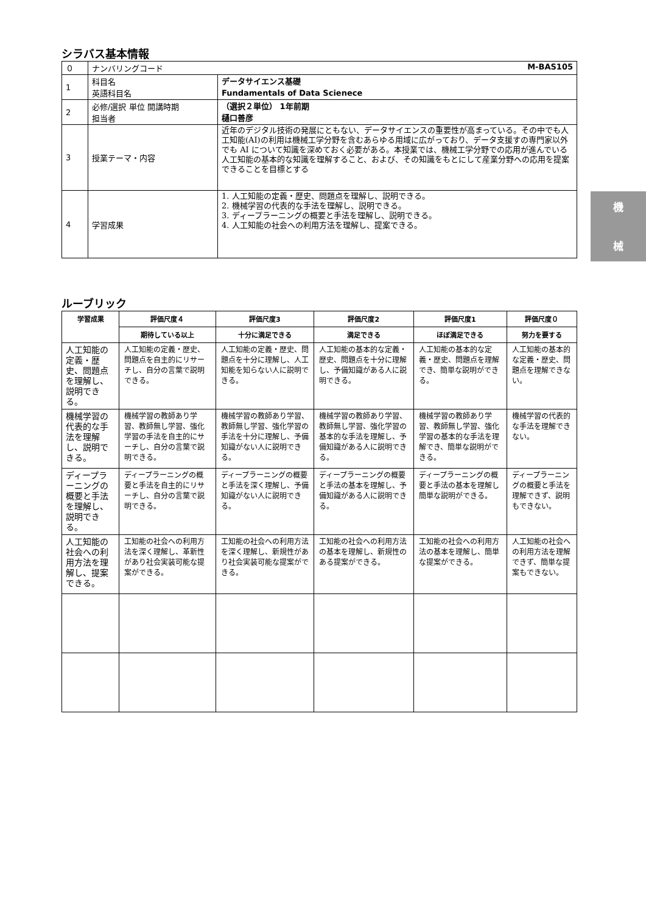シラバス基本情報
| ０ | ナンバリングコード M-BAS105 | |
| 1 | 科目名 英語科目名 | データサイエンス基礎 Fundamentals of Data Scienece |
| 2 | 必修/選択 単位 開講時期 担当者 | （選択２単位） 1年前期 樋口善彦 |
| 3 | 授業テーマ・内容 | 近年のデジタル技術の発展にともない、データサイエンスの重要性が高まっている。その中でも人工知能(AI)の利用は機械工学分野を含むあらゆる用域に広がっており、データ支援すの専門家以外でも AI について知識を深めておく必要がある。本授業では、機械工学分野での応用が進んでいる人工知能の基本的な知識を理解すること、および、その知識をもとにして産業分野への応用を提案できることを目標とする |
| 4 | 学習成果 | 1. 人工知能の定義・歴史、問題点を理解し、説明できる。 2. 機械学習の代表的な手法を理解し、説明できる。 3. ディープラーニングの概要と手法を理解し、説明できる。 4. 人工知能の社会への利用方法を理解し、提案できる。 |
ルーブリック
| 学習成果 | 評価尺度４ | 評価尺度3 | 評価尺度2 | 評価尺度1 | 評価尺度０ |
| --- | --- | --- | --- | --- | --- |
| | 期待している以上 | 十分に満足できる | 満足できる | ほぼ満足できる | 努力を要する |
| 人工知能の定義・歴史、問題点を理解し、説明できる。 | 人工知能の定義・歴史、問題点を自主的にリサーチし、自分の言葉で説明できる。 | 人工知能の定義・歴史、問題点を十分に理解し、人工知能を知らない人に説明できる。 | 人工知能の基本的な定義・歴史、問題点を十分に理解し、予備知識がある人に説明できる。 | 人工知能の基本的な定義・歴史、問題点を理解でき、簡単な説明ができる。 | 人工知能の基本的な定義・歴史、問題点を理解できない。 |
| 機械学習の代表的な手法を理解し、説明できる。 | 機械学習の教師あり学習、教師無し学習、強化学習の手法を自主的にサーチし、自分の言葉で説明できる。 | 機械学習の教師あり学習、教師無し学習、強化学習の手法を十分に理解し、予備知識がない人に説明できる。 | 機械学習の教師あり学習、教師無し学習、強化学習の基本的な手法を理解し、予備知識がある人に説明できる。 | 機械学習の教師あり学習、教師無し学習、強化学習の基本的な手法を理解でき、簡単な説明ができる。 | 機械学習の代表的な手法を理解できない。 |
| ディープラーニングの概要と手法を理解し、説明できる。 | ディープラーニングの概要と手法を自主的にリサーチし、自分の言葉で説明できる。 | ディープラーニングの概要と手法を深く理解し、予備知識がない人に説明できる。 | ディープラーニングの概要と手法の基本を理解し、予備知識がある人に説明できる。 | ディープラーニングの概要と手法の基本を理解し簡単な説明ができる。 | ディープラーニングの概要と手法を理解できず、説明もできない。 |
| 人工知能の社会への利用方法を理解し、提案できる。 | 工知能の社会への利用方法を深く理解し、革新性があり社会実装可能な提案ができる。 | 工知能の社会への利用方法を深く理解し、新規性があり社会実装可能な提案ができる。 | 工知能の社会への利用方法の基本を理解し、新規性のある提案ができる。 | 工知能の社会への利用方法の基本を理解し、簡単な提案ができる。 | 人工知能の社会への利用方法を理解できず、簡単な提案もできない。 |
機
械